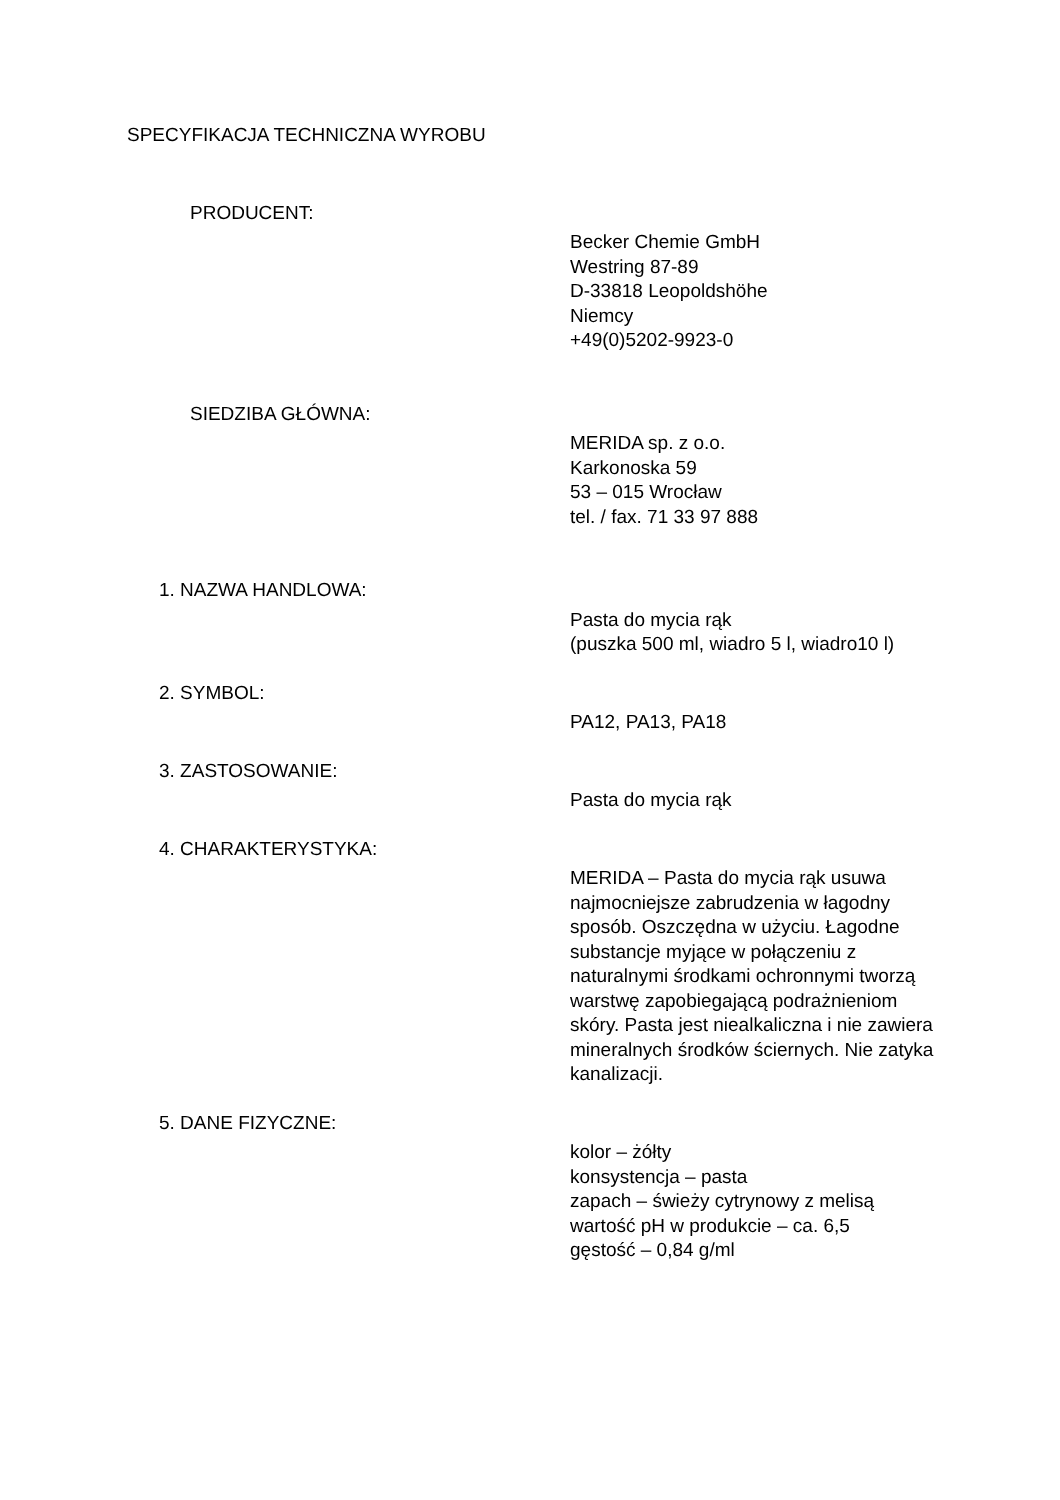SPECYFIKACJA TECHNICZNA WYROBU
PRODUCENT:
Becker Chemie GmbH
Westring 87-89
D-33818 Leopoldshöhe
Niemcy
+49(0)5202-9923-0
SIEDZIBA GŁÓWNA:
MERIDA sp. z o.o.
Karkonoska 59
53 – 015 Wrocław
tel. / fax. 71 33 97 888
1. NAZWA HANDLOWA:
Pasta do mycia rąk
(puszka 500 ml, wiadro 5 l, wiadro10 l)
2. SYMBOL:
PA12, PA13, PA18
3. ZASTOSOWANIE:
Pasta do mycia rąk
4. CHARAKTERYSTYKA:
MERIDA – Pasta do mycia rąk usuwa najmocniejsze zabrudzenia w łagodny sposób. Oszczędna w użyciu. Łagodne substancje myjące w połączeniu z naturalnymi środkami ochronnymi tworzą warstwę zapobiegającą podrażnieniom skóry. Pasta jest niealkaliczna i nie zawiera mineralnych środków ściernych. Nie zatyka kanalizacji.
5. DANE FIZYCZNE:
kolor – żółty
konsystencja – pasta
zapach – świeży cytrynowy z melisą
wartość pH w produkcie – ca. 6,5
gęstość – 0,84 g/ml